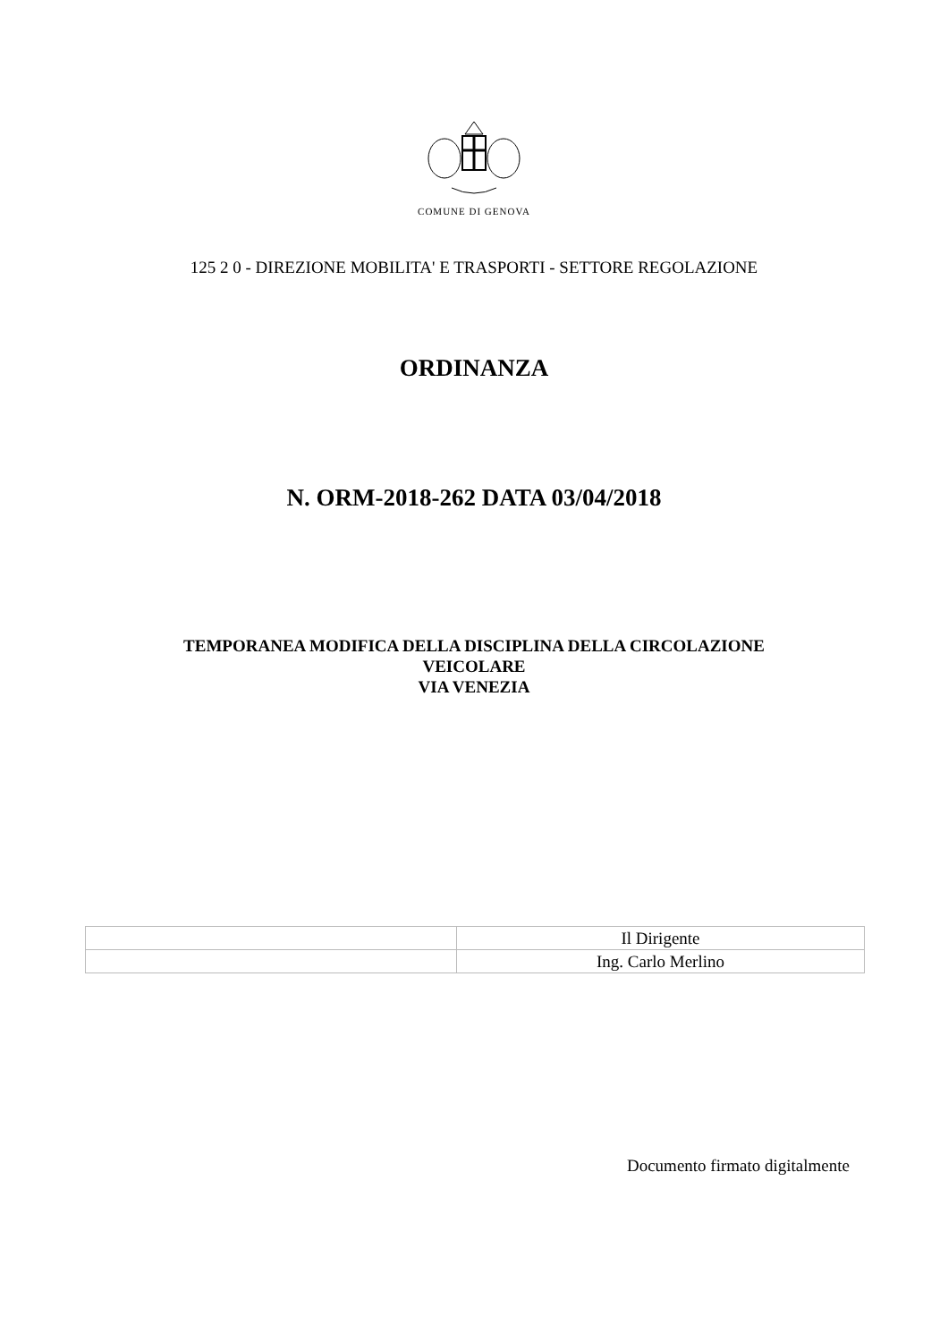COMUNE DI GENOVA
125 2 0 - DIREZIONE MOBILITA' E TRASPORTI - SETTORE REGOLAZIONE
ORDINANZA
N. ORM-2018-262 DATA 03/04/2018
TEMPORANEA MODIFICA DELLA DISCIPLINA DELLA CIRCOLAZIONE
VEICOLARE
VIA VENEZIA
| | Il Dirigente |
| | Ing. Carlo Merlino |
Documento firmato digitalmente